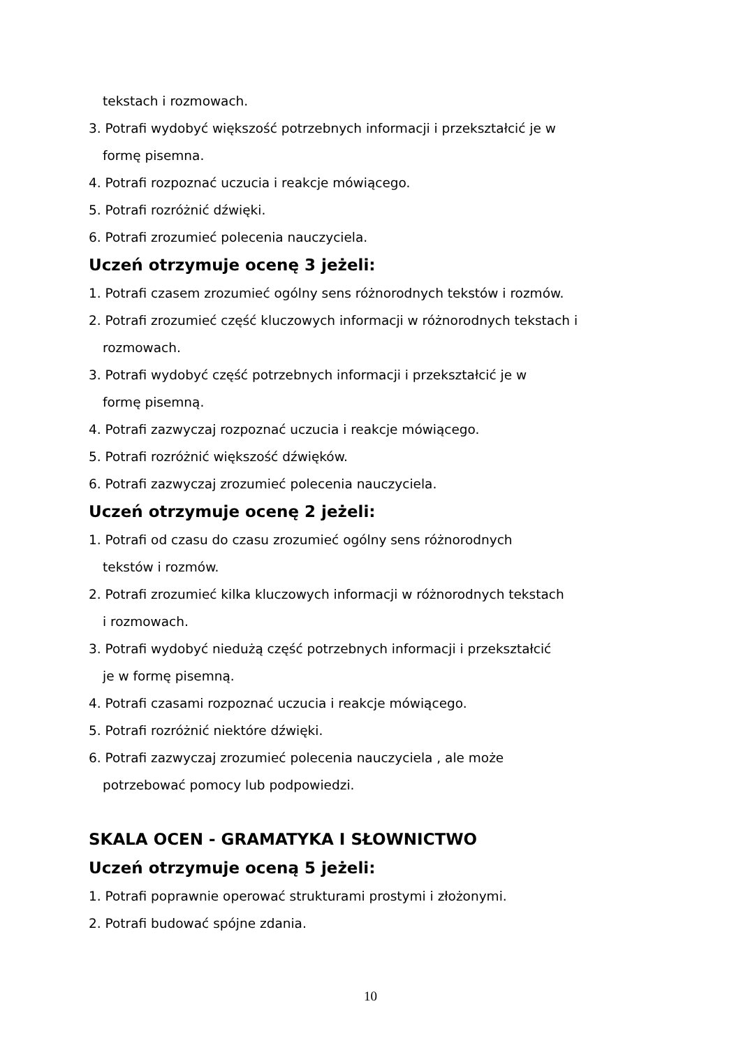tekstach i rozmowach.
3. Potrafi wydobyć większość potrzebnych informacji i przekształcić je w
formę pisemna.
4. Potrafi rozpoznać uczucia i reakcje mówiącego.
5. Potrafi rozróżnić dźwięki.
6. Potrafi zrozumieć polecenia nauczyciela.
Uczeń otrzymuje ocenę 3 jeżeli:
1. Potrafi czasem zrozumieć ogólny sens różnorodnych tekstów i rozmów.
2. Potrafi zrozumieć część kluczowych informacji w różnorodnych tekstach i
rozmowach.
3. Potrafi wydobyć część potrzebnych informacji i przekształcić je w
formę pisemną.
4. Potrafi zazwyczaj rozpoznać uczucia i reakcje mówiącego.
5. Potrafi rozróżnić większość dźwięków.
6. Potrafi zazwyczaj zrozumieć polecenia nauczyciela.
Uczeń otrzymuje ocenę 2 jeżeli:
1. Potrafi od czasu do czasu zrozumieć ogólny sens różnorodnych
tekstów i rozmów.
2. Potrafi zrozumieć kilka kluczowych informacji w różnorodnych tekstach
i rozmowach.
3. Potrafi wydobyć niedużą część potrzebnych informacji i przekształcić
je w formę pisemną.
4. Potrafi czasami rozpoznać uczucia i reakcje mówiącego.
5. Potrafi rozróżnić niektóre dźwięki.
6. Potrafi zazwyczaj zrozumieć polecenia nauczyciela , ale może
potrzebować pomocy lub podpowiedzi.
SKALA OCEN - GRAMATYKA I SŁOWNICTWO
Uczeń otrzymuje oceną 5 jeżeli:
1. Potrafi poprawnie operować strukturami prostymi i złożonymi.
2. Potrafi budować spójne zdania.
10